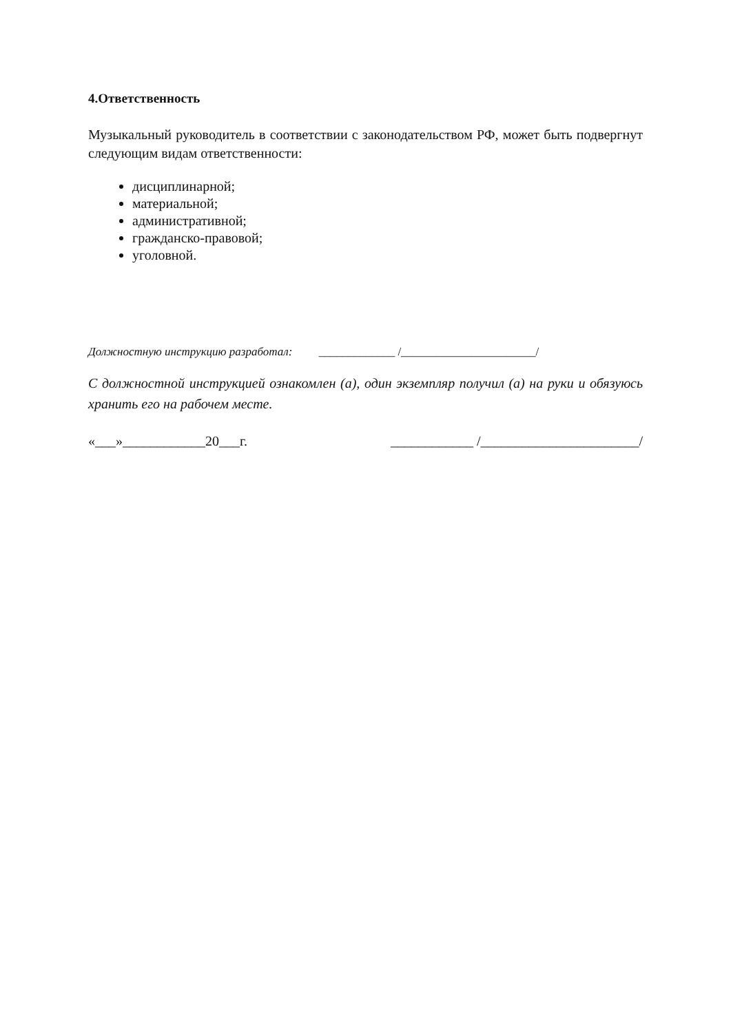4.Ответственность
Музыкальный руководитель в соответствии с законодательством РФ, может быть подвергнут следующим видам ответственности:
дисциплинарной;
материальной;
административной;
гражданско-правовой;
уголовной.
Должностную инструкцию разработал: _____________ /_______________________/
С должностной инструкцией ознакомлен (а), один экземпляр получил (а) на руки и обязуюсь хранить его на рабочем месте.
«___»____________20___г. ____________ /_______________________/